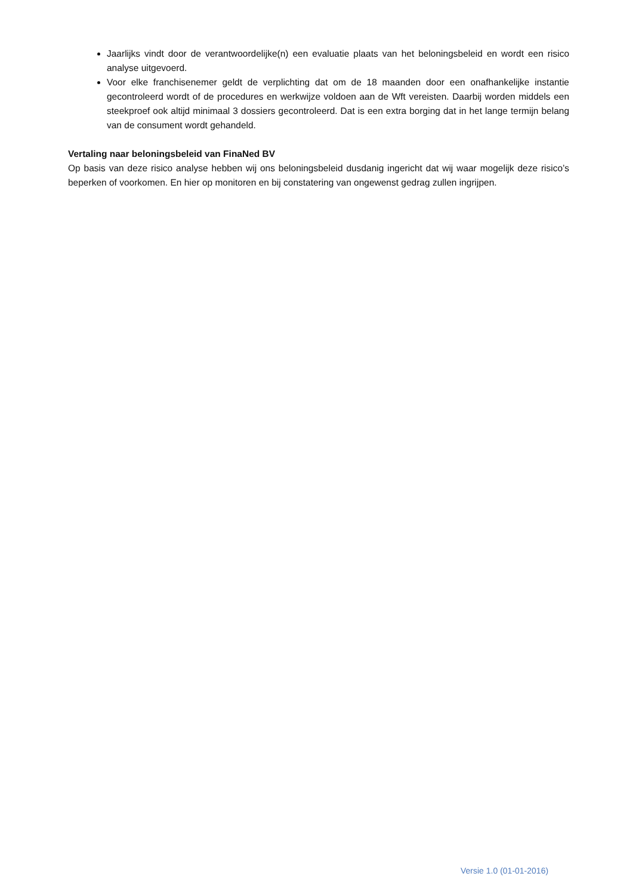Jaarlijks vindt door de verantwoordelijke(n) een evaluatie plaats van het beloningsbeleid en wordt een risico analyse uitgevoerd.
Voor elke franchisenemer geldt de verplichting dat om de 18 maanden door een onafhankelijke instantie gecontroleerd wordt of de procedures en werkwijze voldoen aan de Wft vereisten. Daarbij worden middels een steekproef ook altijd minimaal 3 dossiers gecontroleerd. Dat is een extra borging dat in het lange termijn belang van de consument wordt gehandeld.
Vertaling naar beloningsbeleid van FinaNed BV
Op basis van deze risico analyse hebben wij ons beloningsbeleid dusdanig ingericht dat wij waar mogelijk deze risico’s beperken of voorkomen. En hier op monitoren en bij constatering van ongewenst gedrag zullen ingrijpen.
Versie 1.0 (01-01-2016)